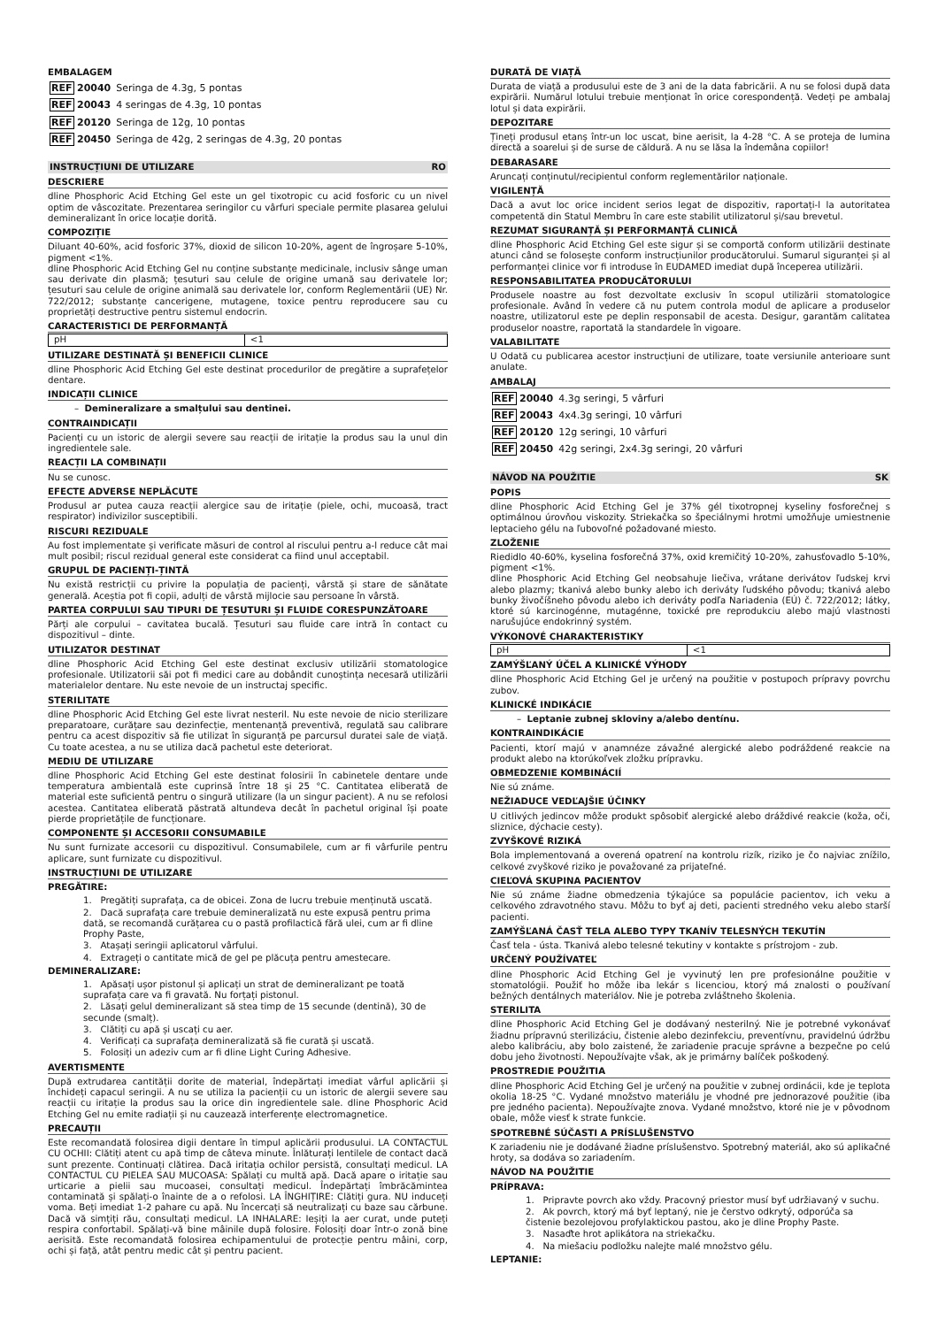EMBALAGEM
| REF 20040 | Seringa de 4.3g, 5 pontas |
| REF 20043 | 4 seringas de 4.3g, 10 pontas |
| REF 20120 | Seringa de 12g, 10 pontas |
| REF 20450 | Seringa de 42g, 2 seringas de 4.3g, 20 pontas |
INSTRUCȚIUNI DE UTILIZARE RO
DESCRIERE
dline Phosphoric Acid Etching Gel este un gel tixotropic cu acid fosforic cu un nivel optim de vâscozitate. Prezentarea seringilor cu vârfuri speciale permite plasarea gelului demineralizant în orice locație dorită.
COMPOZIȚIE
Diluant 40-60%, acid fosforic 37%, dioxid de silicon 10-20%, agent de îngroșare 5-10%, pigment <1%.
dline Phosphoric Acid Etching Gel nu conține substanțe medicinale, inclusiv sânge uman sau derivate din plasmă; țesuturi sau celule de origine umană sau derivatele lor; țesuturi sau celule de origine animală sau derivatele lor, conform Reglementării (UE) Nr. 722/2012; substanțe cancerigene, mutagene, toxice pentru reproducere sau cu proprietăți destructive pentru sistemul endocrin.
CARACTERISTICI DE PERFORMANȚĂ
| pH | <1 |
UTILIZARE DESTINATĂ ȘI BENEFICII CLINICE
dline Phosphoric Acid Etching Gel este destinat procedurilor de pregătire a suprafețelor dentare.
INDICAȚII CLINICE
– Demineralizare a smalțului sau dentinei.
CONTRAINDICAȚII
Pacienți cu un istoric de alergii severe sau reacții de iritație la produs sau la unul din ingredientele sale.
REACȚII LA COMBINAȚII
Nu se cunosc.
EFECTE ADVERSE NEPLĂCUTE
Produsul ar putea cauza reacții alergice sau de iritație (piele, ochi, mucoasă, tract respirator) indivizilor susceptibili.
RISCURI REZIDUALE
Au fost implementate și verificate măsuri de control al riscului pentru a-l reduce cât mai mult posibil; riscul rezidual general este considerat ca fiind unul acceptabil.
GRUPUL DE PACIENȚI-ȚINTĂ
Nu există restricții cu privire la populația de pacienți, vârstă și stare de sănătate generală. Aceștia pot fi copii, adulți de vârstă mijlocie sau persoane în vârstă.
PARTEA CORPULUI SAU TIPURI DE ȚESUTURI ȘI FLUIDE CORESPUNZĂTOARE
Părți ale corpului – cavitatea bucală. Țesuturi sau fluide care intră în contact cu dispozitivul – dinte.
UTILIZATOR DESTINAT
dline Phosphoric Acid Etching Gel este destinat exclusiv utilizării stomatologice profesionale. Utilizatorii săi pot fi medici care au dobândit cunoștința necesară utilizării materialelor dentare. Nu este nevoie de un instructaj specific.
STERILITATE
dline Phosphoric Acid Etching Gel este livrat nesteril. Nu este nevoie de nicio sterilizare preparatoare, curățare sau dezinfecție, mentenanță preventivă, regulată sau calibrare pentru ca acest dispozitiv să fie utilizat în siguranță pe parcursul duratei sale de viață. Cu toate acestea, a nu se utiliza dacă pachetul este deteriorat.
MEDIU DE UTILIZARE
dline Phosphoric Acid Etching Gel este destinat folosirii în cabinetele dentare unde temperatura ambientală este cuprinsă între 18 și 25 °C. Cantitatea eliberată de material este suficientă pentru o singură utilizare (la un singur pacient). A nu se refolosi acestea. Cantitatea eliberată păstrată altundeva decât în pachetul original își poate pierde proprietățile de funcționare.
COMPONENTE ȘI ACCESORII CONSUMABILE
Nu sunt furnizate accesorii cu dispozitivul. Consumabilele, cum ar fi vârfurile pentru aplicare, sunt furnizate cu dispozitivul.
INSTRUCȚIUNI DE UTILIZARE
PREGĂTIRE:
1. Pregătiți suprafața, ca de obicei. Zona de lucru trebuie menținută uscată.
2. Dacă suprafața care trebuie demineralizată nu este expusă pentru prima dată, se recomandă curățarea cu o pastă profilactică fără ulei, cum ar fi dline Prophy Paste,
3. Atașați seringii aplicatorul vârfului.
4. Extrageți o cantitate mică de gel pe plăcuța pentru amestecare.
DEMINERALIZARE:
1. Apăsați ușor pistonul și aplicați un strat de demineralizant pe toată suprafața care va fi gravată. Nu forțați pistonul.
2. Lăsați gelul demineralizant să stea timp de 15 secunde (dentină), 30 de secunde (smalț).
3. Clătiți cu apă și uscați cu aer.
4. Verificați ca suprafața demineralizată să fie curată și uscată.
5. Folosiți un adeziv cum ar fi dline Light Curing Adhesive.
AVERTISMENTE
După extrudarea cantității dorite de material, îndepărtați imediat vârful aplicării și închideți capacul seringii. A nu se utiliza la pacienții cu un istoric de alergii severe sau reacții cu iritație la produs sau la orice din ingredientele sale. dline Phosphoric Acid Etching Gel nu emite radiații și nu cauzează interferențe electromagnetice.
PRECAUȚII
Este recomandată folosirea digii dentare în timpul aplicării produsului. LA CONTACTUL CU OCHII: Clătiți atent cu apă timp de câteva minute. Înlăturați lentilele de contact dacă sunt prezente. Continuați clătirea. Dacă iritația ochilor persistă, consultați medicul. LA CONTACTUL CU PIELEA SAU MUCOASA: Spălați cu multă apă. Dacă apare o iritație sau urticarie a pielii sau mucoasei, consultați medicul. Îndepărtați îmbrăcămintea contaminată și spălați-o înainte de a o refolosi. LA ÎNGHIȚIRE: Clătiți gura. NU induceți voma. Beți imediat 1-2 pahare cu apă. Nu încercați să neutralizați cu baze sau cărbune. Dacă vă simțiți rău, consultați medicul. LA INHALARE: Ieșiți la aer curat, unde puteți respira confortabil. Spălați-vă bine mâinile după folosire. Folosiți doar într-o zonă bine aerisită. Este recomandată folosirea echipamentului de protecție pentru mâini, corp, ochi și față, atât pentru medic cât și pentru pacient.
DURATĂ DE VIAȚĂ
Durata de viață a produsului este de 3 ani de la data fabricării. A nu se folosi după data expirării. Numărul lotului trebuie menționat în orice corespondență. Vedeți pe ambalaj lotul și data expirării.
DEPOZITARE
Țineți produsul etanș într-un loc uscat, bine aerisit, la 4-28 °C. A se proteja de lumina directă a soarelui și de surse de căldură. A nu se lăsa la îndemâna copiilor!
DEBARASARE
Aruncați conținutul/recipientul conform reglementărilor naționale.
VIGILENȚĂ
Dacă a avut loc orice incident serios legat de dispozitiv, raportați-l la autoritatea competentă din Statul Membru în care este stabilit utilizatorul și/sau brevetul.
REZUMAT SIGURANȚĂ ȘI PERFORMANȚĂ CLINICĂ
dline Phosphoric Acid Etching Gel este sigur și se comportă conform utilizării destinate atunci când se folosește conform instrucțiunilor producătorului. Sumarul siguranței și al performanței clinice vor fi introduse în EUDAMED imediat după începerea utilizării.
RESPONSABILITATEA PRODUCĂTORULUI
Produsele noastre au fost dezvoltate exclusiv în scopul utilizării stomatologice profesionale. Având în vedere că nu putem controla modul de aplicare a produselor noastre, utilizatorul este pe deplin responsabil de acesta. Desigur, garantăm calitatea produselor noastre, raportată la standardele în vigoare.
VALABILITATE
U Odată cu publicarea acestor instrucțiuni de utilizare, toate versiunile anterioare sunt anulate.
AMBALAJ
| REF 20040 | 4.3g seringi, 5 vârfuri |
| REF 20043 | 4x4.3g seringi, 10 vârfuri |
| REF 20120 | 12g seringi, 10 vârfuri |
| REF 20450 | 42g seringi, 2x4.3g seringi, 20 vârfuri |
NÁVOD NA POUŽITIE SK
POPIS
dline Phosphoric Acid Etching Gel je 37% gél tixotropnej kyseliny fosforečnej s optimálnou úrovňou viskozity. Striekačka so špeciálnymi hrotmi umožňuje umiestnenie leptacieho gélu na ľubovoľné požadované miesto.
ZLOŽENIE
Riedidlo 40-60%, kyselina fosforečná 37%, oxid kremičitý 10-20%, zahusťovadlo 5-10%, pigment <1%.
dline Phosphoric Acid Etching Gel neobsahuje liečiva, vrátane derivátov ľudskej krvi alebo plazmy; tkanivá alebo bunky alebo ich deriváty ľudského pôvodu; tkanivá alebo bunky živočíšneho pôvodu alebo ich deriváty podľa Nariadenia (EÚ) č. 722/2012; látky, ktoré sú karcinogénne, mutagénne, toxické pre reprodukciu alebo majú vlastnosti narušujúce endokrinný systém.
VÝKONOVÉ CHARAKTERISTIKY
| pH | <1 |
ZAMÝŠĽANÝ ÚČEL A KLINICKÉ VÝHODY
dline Phosphoric Acid Etching Gel je určený na použitie v postupoch prípravy povrchu zubov.
KLINICKÉ INDIKÁCIE
– Leptanie zubnej skloviny a/alebo dentínu.
KONTRAINDIKÁCIE
Pacienti, ktorí majú v anamnéze závažné alergické alebo podráždené reakcie na produkt alebo na ktorúkoľvek zložku prípravku.
OBMEDZENIE KOMBINÁCIÍ
Nie sú známe.
NEŽIADUCE VEDĽAJŠIE ÚČINKY
U citlivých jedincov môže produkt spôsobiť alergické alebo dráždivé reakcie (koža, oči, sliznice, dýchacie cesty).
ZVYŠKOVÉ RIZIKÁ
Bola implementovaná a overená opatrení na kontrolu rizík, riziko je čo najviac znížilo, celkové zvyškové riziko je považované za prijateľné.
CIEĽOVÁ SKUPINA PACIENTOV
Nie sú známe žiadne obmedzenia týkajúce sa populácie pacientov, ich veku a celkového zdravotného stavu. Môžu to byť aj deti, pacienti stredného veku alebo starší pacienti.
ZAMÝŠĽANÁ ČASŤ TELA ALEBO TYPY TKANÍV TELESNÝCH TEKUTÍN
Časť tela - ústa. Tkanivá alebo telesné tekutiny v kontakte s prístrojom - zub.
URČENÝ POUŽÍVATEĽ
dline Phosphoric Acid Etching Gel je vyvinutý len pre profesionálne použitie v stomatológii. Použiť ho môže iba lekár s licenciou, ktorý má znalosti o používaní bežných dentálnych materiálov. Nie je potreba zvláštneho školenia.
STERILITA
dline Phosphoric Acid Etching Gel je dodávaný nesterilný. Nie je potrebné vykonávať žiadnu prípravnú sterilizáciu, čistenie alebo dezinfekciu, preventívnu, pravidelnú údržbu alebo kalibráciu, aby bolo zaistené, že zariadenie pracuje správne a bezpečne po celú dobu jeho životnosti. Nepoužívajte však, ak je primárny balíček poškodený.
PROSTREDIE POUŽITIA
dline Phosphoric Acid Etching Gel je určený na použitie v zubnej ordinácii, kde je teplota okolia 18-25 °C. Vydané množstvo materiálu je vhodné pre jednorazové použitie (iba pre jedného pacienta). Nepoužívajte znova. Vydané množstvo, ktoré nie je v pôvodnom obale, môže viesť k strate funkcie.
SPOTREBNÉ SÚČASTI A PRÍSLUŠENSTVO
K zariadeniu nie je dodávané žiadne príslušenstvo. Spotrebný materiál, ako sú aplikačné hroty, sa dodáva so zariadením.
NÁVOD NA POUŽITIE
PRÍPRAVA:
1. Pripravte povrch ako vždy. Pracovný priestor musí byť udržiavaný v suchu.
2. Ak povrch, ktorý má byť leptaný, nie je čerstvo odkrytý, odporúča sa čistenie bezolejovou profylaktickou pastou, ako je dline Prophy Paste.
3. Nasaďte hrot aplikátora na striekačku.
4. Na miešaciu podložku nalejte malé množstvo gélu.
LEPTANIE: